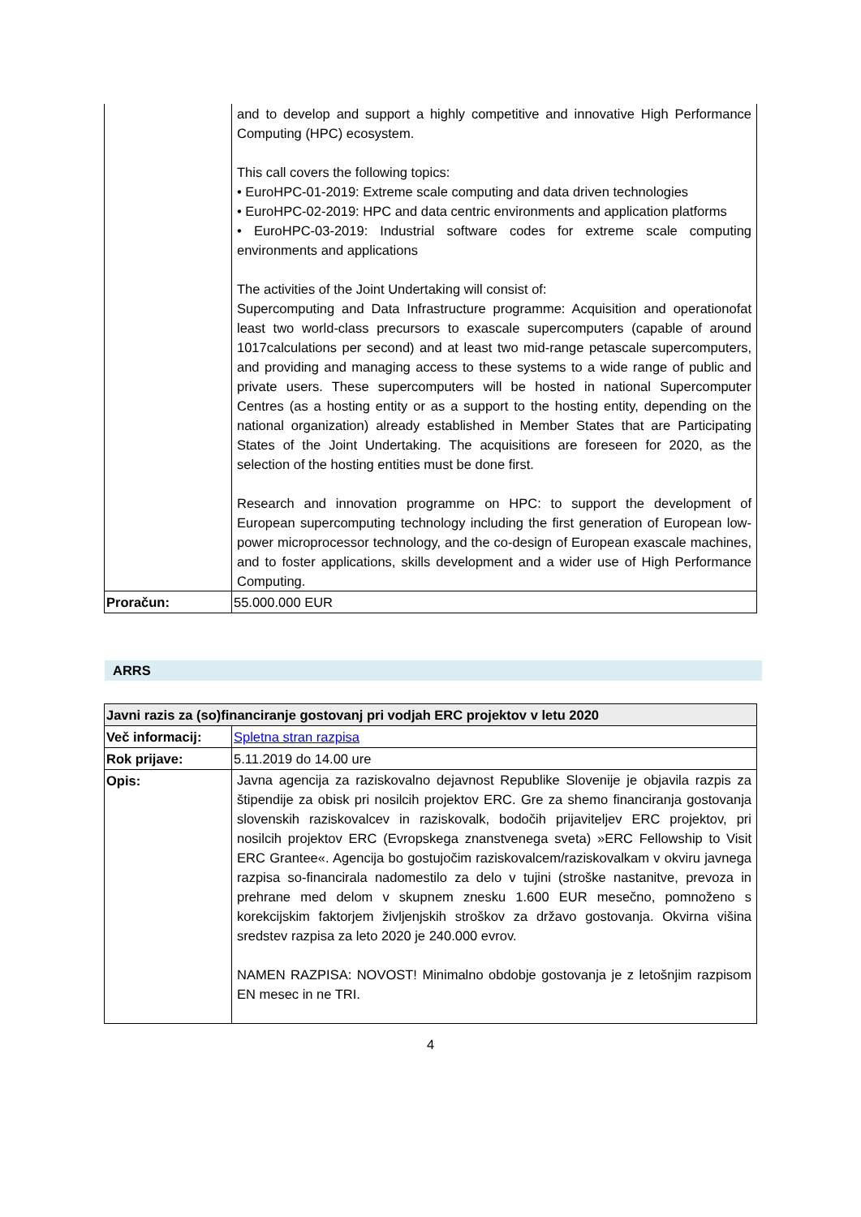| | and to develop and support a highly competitive and innovative High Performance Computing (HPC) ecosystem. This call covers the following topics: • EuroHPC-01-2019: Extreme scale computing and data driven technologies • EuroHPC-02-2019: HPC and data centric environments and application platforms • EuroHPC-03-2019: Industrial software codes for extreme scale computing environments and applications The activities of the Joint Undertaking will consist of: Supercomputing and Data Infrastructure programme: Acquisition and operationofat least two world-class precursors to exascale supercomputers (capable of around 1017calculations per second) and at least two mid-range petascale supercomputers, and providing and managing access to these systems to a wide range of public and private users. These supercomputers will be hosted in national Supercomputer Centres (as a hosting entity or as a support to the hosting entity, depending on the national organization) already established in Member States that are Participating States of the Joint Undertaking. The acquisitions are foreseen for 2020, as the selection of the hosting entities must be done first. Research and innovation programme on HPC: to support the development of European supercomputing technology including the first generation of European low-power microprocessor technology, and the co-design of European exascale machines, and to foster applications, skills development and a wider use of High Performance Computing. |
| Proračun: | 55.000.000 EUR |
ARRS
| Javni razis za (so)financiranje gostovanj pri vodjah ERC projektov v letu 2020 | |
| Več informacij: | Spletna stran razpisa |
| Rok prijave: | 5.11.2019 do 14.00 ure |
| Opis: | Javna agencija za raziskovalno dejavnost Republike Slovenije je objavila razpis za štipendije za obisk pri nosilcih projektov ERC. Gre za shemo financiranja gostovanja slovenskih raziskovalcev in raziskovalk, bodočih prijaviteljev ERC projektov, pri nosilcih projektov ERC (Evropskega znanstvenega sveta) »ERC Fellowship to Visit ERC Grantee«. Agencija bo gostujočim raziskovalcem/raziskovalkam v okviru javnega razpisa so-financirala nadomestilo za delo v tujini (stroške nastanitve, prevoza in prehrane med delom v skupnem znesku 1.600 EUR mesečno, pomnoženo s korekcijskim faktorjem življenjskih stroškov za državo gostovanja. Okvirna višina sredstev razpisa za leto 2020 je 240.000 evrov. NAMEN RAZPISA: NOVOST! Minimalno obdobje gostovanja je z letošnjim razpisom EN mesec in ne TRI. |
4